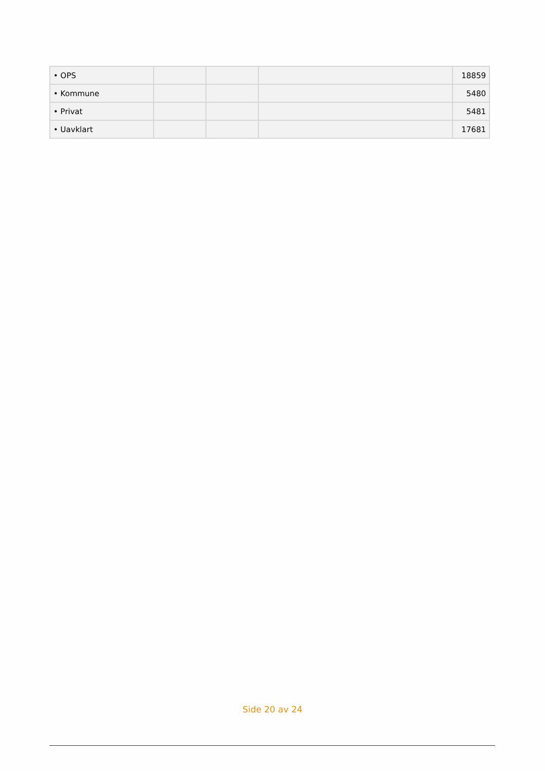| • OPS | | | | 18859 |
| • Kommune | | | | 5480 |
| • Privat | | | | 5481 |
| • Uavklart | | | | 17681 |
Side 20 av 24